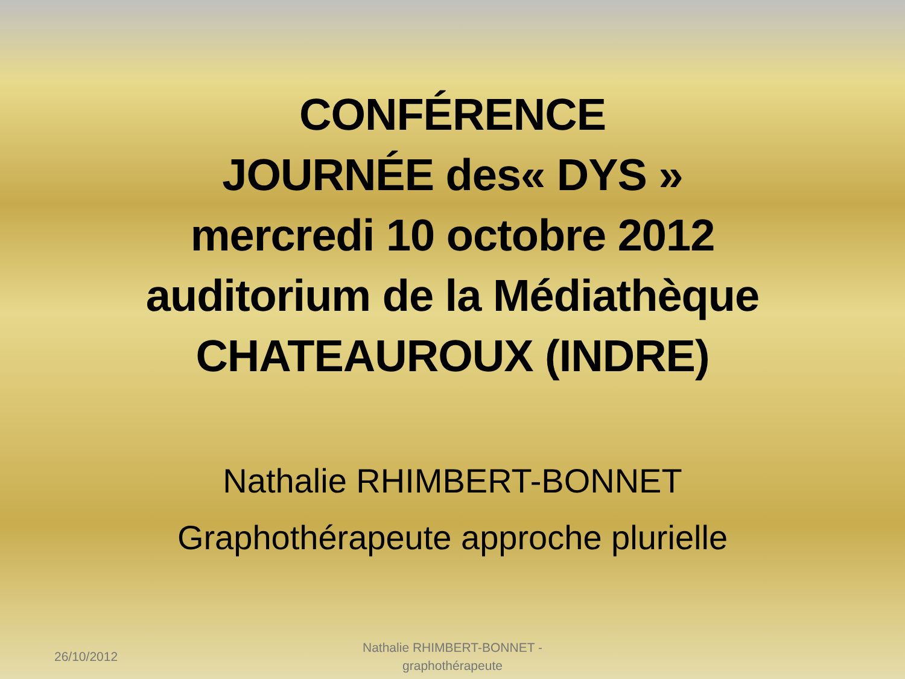CONFÉRENCE
JOURNÉE des« DYS »
mercredi 10 octobre 2012
auditorium de la Médiathèque
CHATEAUROUX (INDRE)
Nathalie RHIMBERT-BONNET
Graphothérapeute approche plurielle
26/10/2012
Nathalie RHIMBERT-BONNET - graphothérapeute